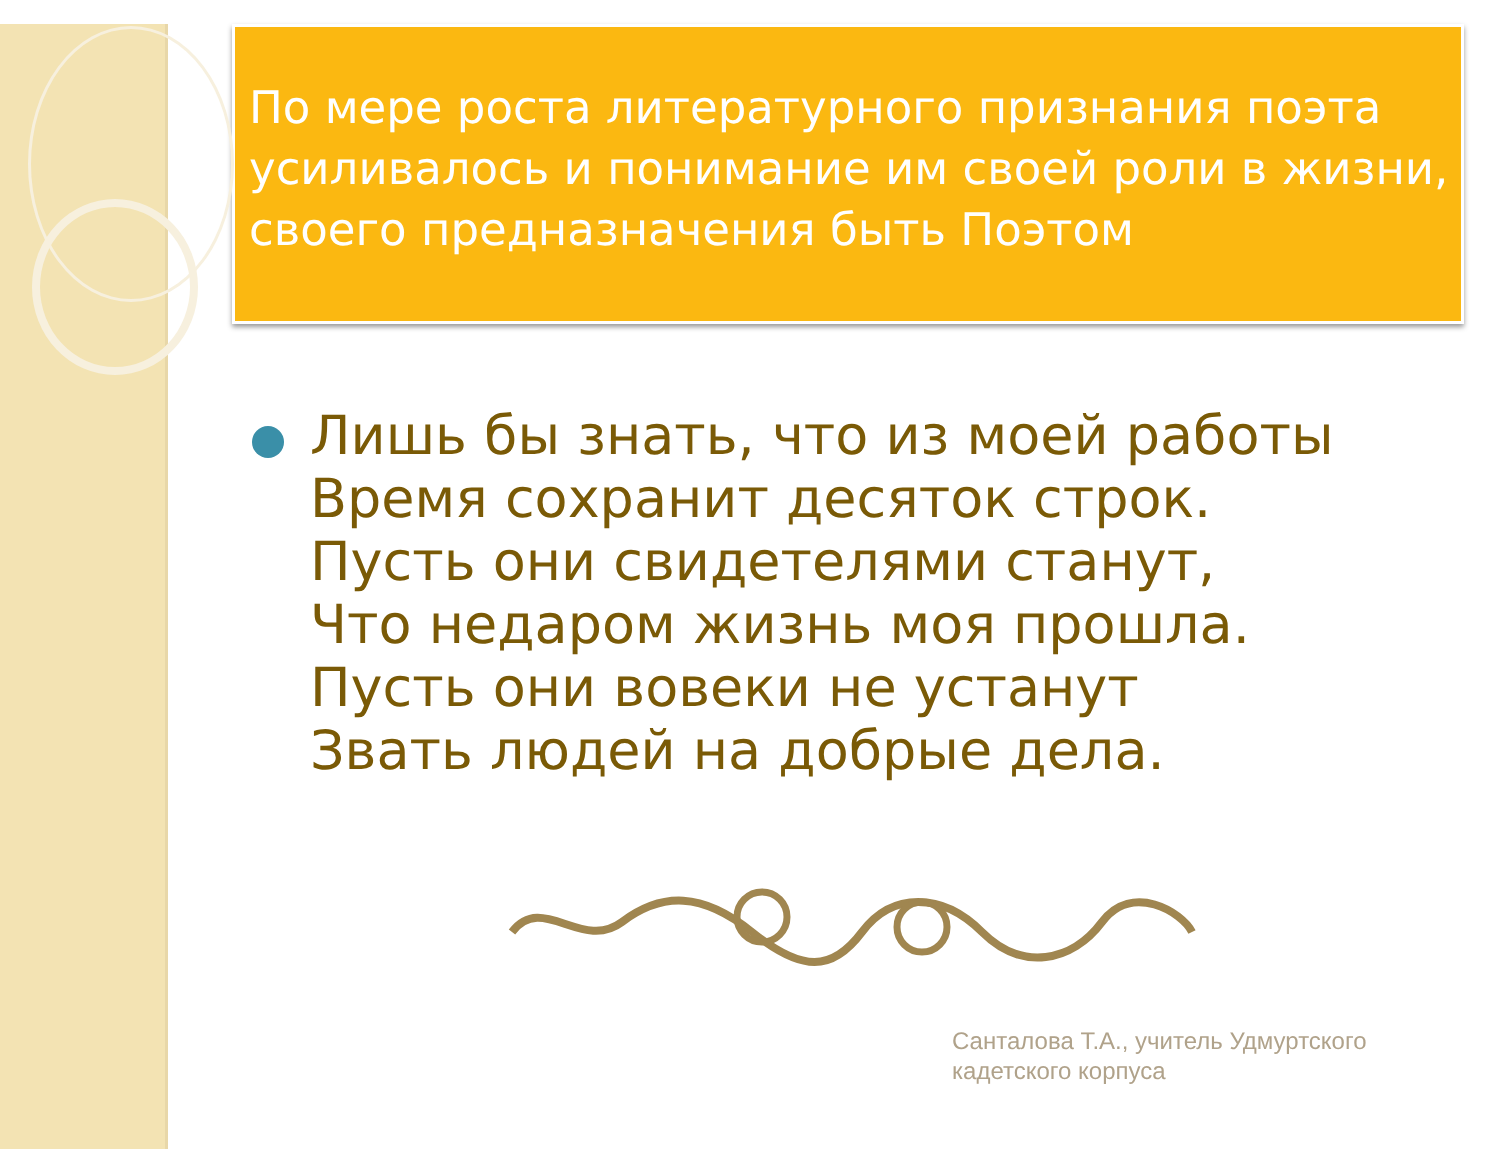По мере роста литературного признания поэта усиливалось и понимание им своей роли в жизни, своего предназначения быть Поэтом
Лишь бы знать, что из моей работы
Время сохранит десяток строк.
Пусть они свидетелями станут,
Что недаром жизнь моя прошла.
Пусть они вовеки не устанут
Звать людей на добрые дела.
Санталова Т.А., учитель Удмуртского
кадетского корпуса